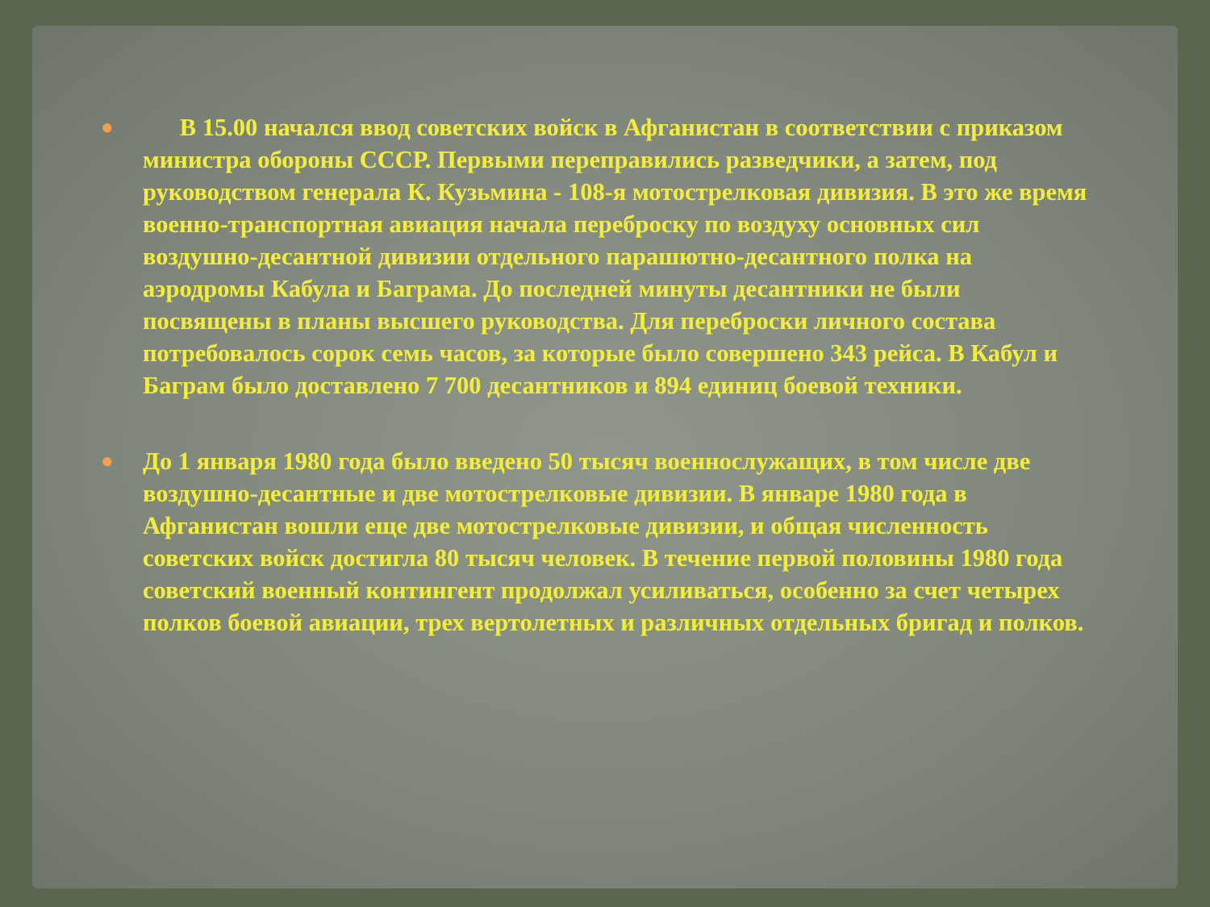●
В 15.00 начался ввод советских войск в Афганистан в соответствии с приказом министра обороны СССР. Первыми переправились разведчики, а затем, под руководством генерала К. Кузьмина - 108-я мотострелковая дивизия. В это же время военно-транспортная авиация начала переброску по воздуху основных сил воздушно-десантной дивизии отдельного парашютно-десантного полка на аэродромы Кабула и Баграма. До последней минуты десантники не были посвящены в планы высшего руководства. Для переброски личного состава потребовалось сорок семь часов, за которые было совершено 343 рейса. В Кабул и Баграм было доставлено 7 700 десантников и 894 единиц боевой техники.
●
До 1 января 1980 года было введено 50 тысяч военнослужащих, в том числе две воздушно-десантные и две мотострелковые дивизии. В январе 1980 года в Афганистан вошли еще две мотострелковые дивизии, и общая численность советских войск достигла 80 тысяч человек. В течение первой половины 1980 года советский военный контингент продолжал усиливаться, особенно за счет четырех полков боевой авиации, трех вертолетных и различных отдельных бригад и полков.